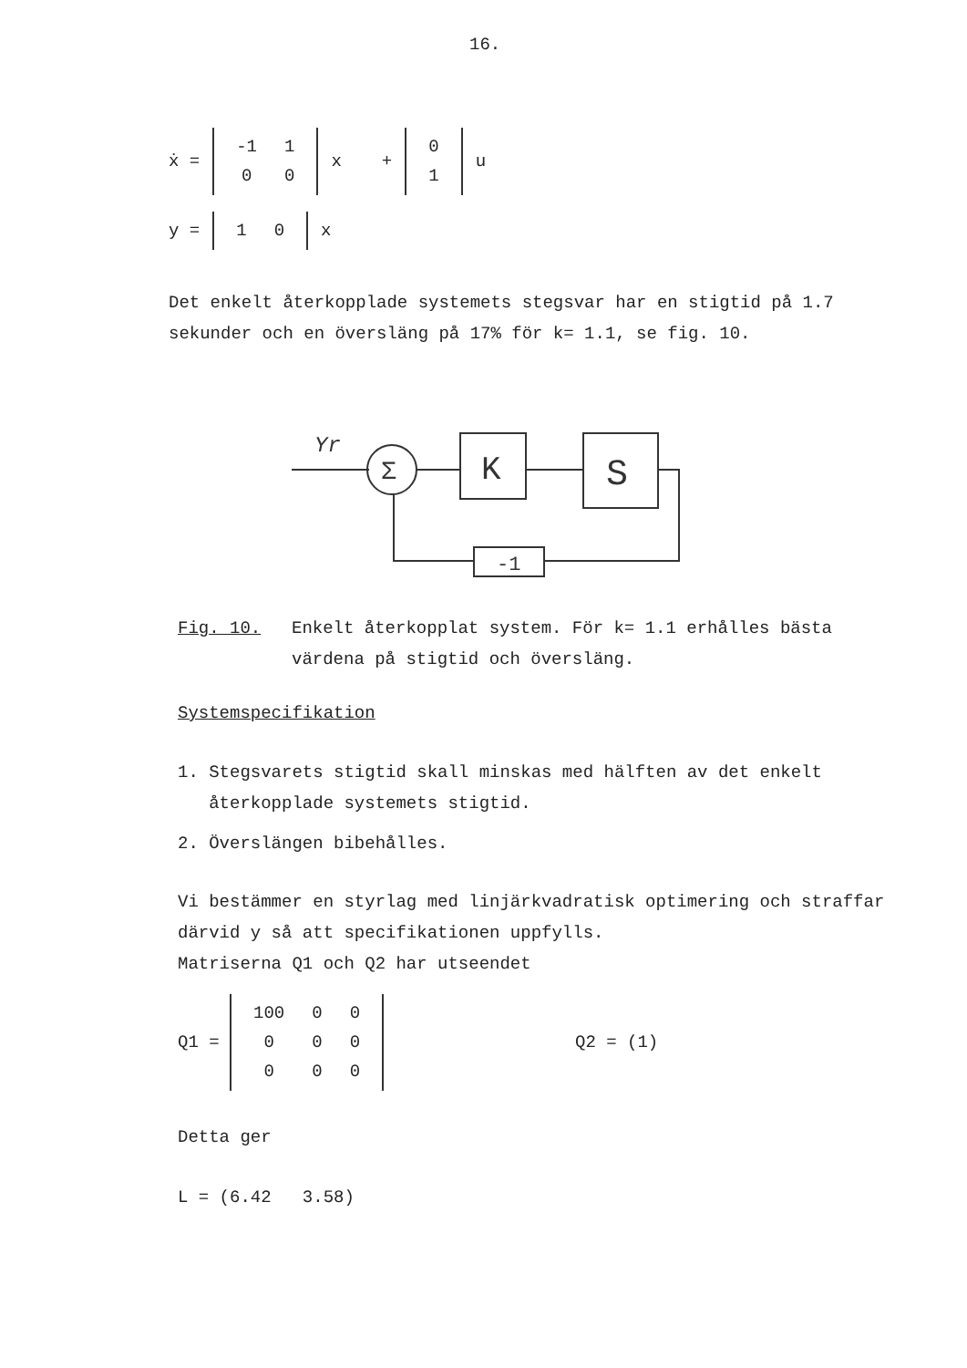16.
ẋ =
| -1 | 1 |
| 0 | 0 |
x +
| 0 |
| 1 |
u
y =
| 1 | 0 |
x
Det enkelt återkopplade systemets stegsvar har en stigtid på 1.7 sekunder och en översläng på 17% för k= 1.1, se fig. 10.
Yr
Σ
K
S
-1
Fig. 10. Enkelt återkopplat system. För k= 1.1 erhålles bästa värdena på stigtid och översläng.
Systemspecifikation
1. Stegsvarets stigtid skall minskas med hälften av det enkelt
återkopplade systemets stigtid.
2. Överslängen bibehålles.
Vi bestämmer en styrlag med linjärkvadratisk optimering och straffar därvid y så att specifikationen uppfylls.
Matriserna Q1 och Q2 har utseendet
Q1 =
| 100 | 0 | 0 |
| 0 | 0 | 0 |
| 0 | 0 | 0 |
Q2 = (1)
Detta ger
L = (6.42 3.58)